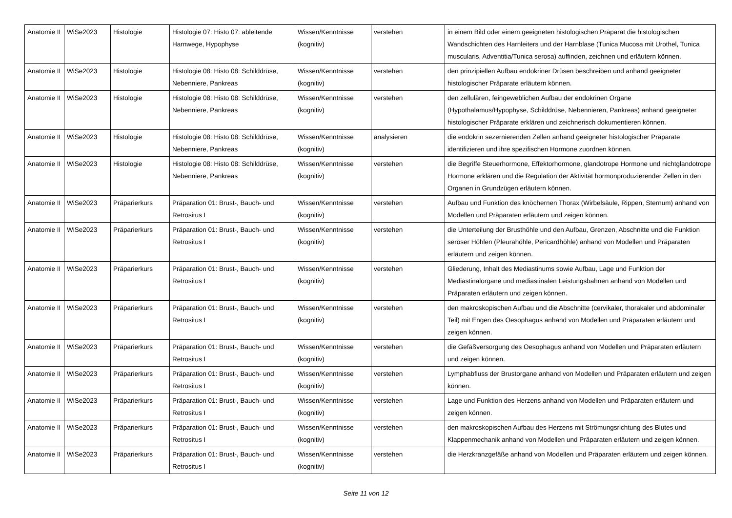| Anatomie II | WiSe2023 | Histologie | Histologie 07: Histo 07: ableitende Harnwege, Hypophyse | Wissen/Kenntnisse (kognitiv) | verstehen | in einem Bild oder einem geeigneten histologischen Präparat die histologischen Wandschichten des Harnleiters und der Harnblase (Tunica Mucosa mit Urothel, Tunica muscularis, Adventitia/Tunica serosa) auffinden, zeichnen und erläutern können. |
| Anatomie II | WiSe2023 | Histologie | Histologie 08: Histo 08: Schilddrüse, Nebenniere, Pankreas | Wissen/Kenntnisse (kognitiv) | verstehen | den prinzipiellen Aufbau endokriner Drüsen beschreiben und anhand geeigneter histologischer Präparate erläutern können. |
| Anatomie II | WiSe2023 | Histologie | Histologie 08: Histo 08: Schilddrüse, Nebenniere, Pankreas | Wissen/Kenntnisse (kognitiv) | verstehen | den zellulären, feingeweblichen Aufbau der endokrinen Organe (Hypothalamus/Hypophyse, Schilddrüse, Nebennieren, Pankreas) anhand geeigneter histologischer Präparate erklären und zeichnerisch dokumentieren können. |
| Anatomie II | WiSe2023 | Histologie | Histologie 08: Histo 08: Schilddrüse, Nebenniere, Pankreas | Wissen/Kenntnisse (kognitiv) | analysieren | die endokrin sezernierenden Zellen anhand geeigneter histologischer Präparate identifizieren und ihre spezifischen Hormone zuordnen können. |
| Anatomie II | WiSe2023 | Histologie | Histologie 08: Histo 08: Schilddrüse, Nebenniere, Pankreas | Wissen/Kenntnisse (kognitiv) | verstehen | die Begriffe Steuerhormone, Effektorhormone, glandotrope Hormone und nichtglandotrope Hormone erklären und die Regulation der Aktivität hormonproduzierender Zellen in den Organen in Grundzügen erläutern können. |
| Anatomie II | WiSe2023 | Präparierkurs | Präparation 01: Brust-, Bauch- und Retrositus I | Wissen/Kenntnisse (kognitiv) | verstehen | Aufbau und Funktion des knöchernen Thorax (Wirbelsäule, Rippen, Sternum) anhand von Modellen und Präparaten erläutern und zeigen können. |
| Anatomie II | WiSe2023 | Präparierkurs | Präparation 01: Brust-, Bauch- und Retrositus I | Wissen/Kenntnisse (kognitiv) | verstehen | die Unterteilung der Brusthöhle und den Aufbau, Grenzen, Abschnitte und die Funktion seröser Höhlen (Pleurahöhle, Pericardhöhle) anhand von Modellen und Präparaten erläutern und zeigen können. |
| Anatomie II | WiSe2023 | Präparierkurs | Präparation 01: Brust-, Bauch- und Retrositus I | Wissen/Kenntnisse (kognitiv) | verstehen | Gliederung, Inhalt des Mediastinums sowie Aufbau, Lage und Funktion der Mediastinalorgane und mediastinalen Leistungsbahnen anhand von Modellen und Präparaten erläutern und zeigen können. |
| Anatomie II | WiSe2023 | Präparierkurs | Präparation 01: Brust-, Bauch- und Retrositus I | Wissen/Kenntnisse (kognitiv) | verstehen | den makroskopischen Aufbau und die Abschnitte (cervikaler, thorakaler und abdominaler Teil) mit Engen des Oesophagus anhand von Modellen und Präparaten erläutern und zeigen können. |
| Anatomie II | WiSe2023 | Präparierkurs | Präparation 01: Brust-, Bauch- und Retrositus I | Wissen/Kenntnisse (kognitiv) | verstehen | die Gefäßversorgung des Oesophagus anhand von Modellen und Präparaten erläutern und zeigen können. |
| Anatomie II | WiSe2023 | Präparierkurs | Präparation 01: Brust-, Bauch- und Retrositus I | Wissen/Kenntnisse (kognitiv) | verstehen | Lymphabfluss der Brustorgane anhand von Modellen und Präparaten erläutern und zeigen können. |
| Anatomie II | WiSe2023 | Präparierkurs | Präparation 01: Brust-, Bauch- und Retrositus I | Wissen/Kenntnisse (kognitiv) | verstehen | Lage und Funktion des Herzens anhand von Modellen und Präparaten erläutern und zeigen können. |
| Anatomie II | WiSe2023 | Präparierkurs | Präparation 01: Brust-, Bauch- und Retrositus I | Wissen/Kenntnisse (kognitiv) | verstehen | den makroskopischen Aufbau des Herzens mit Strömungsrichtung des Blutes und Klappenmechanik anhand von Modellen und Präparaten erläutern und zeigen können. |
| Anatomie II | WiSe2023 | Präparierkurs | Präparation 01: Brust-, Bauch- und Retrositus I | Wissen/Kenntnisse (kognitiv) | verstehen | die Herzkranzgefäße anhand von Modellen und Präparaten erläutern und zeigen können. |
Seite 11 von 12